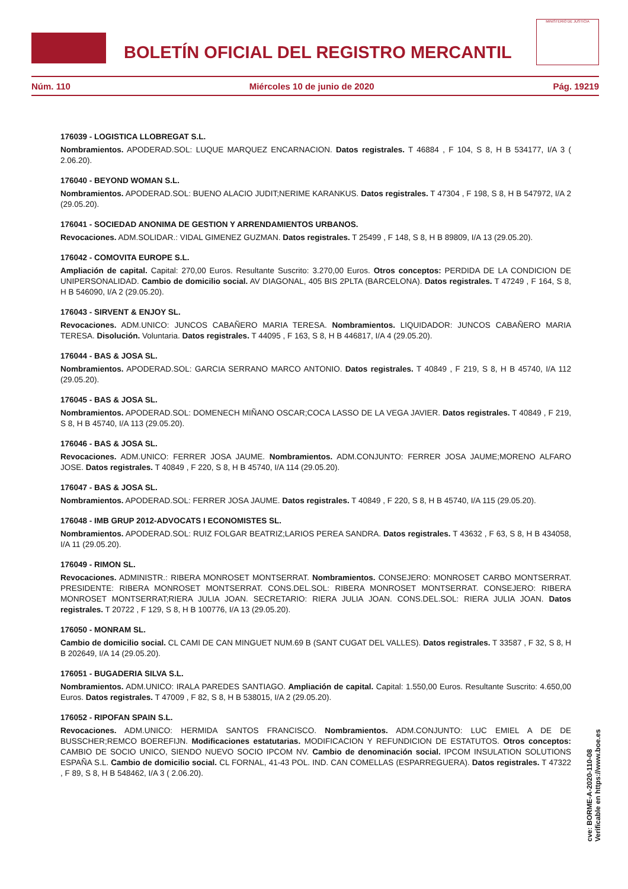BOLETÍN OFICIAL DEL REGISTRO MERCANTIL
MINISTERIO DE JUSTICIA
Núm. 110 Miércoles 10 de junio de 2020 Pág. 19219
176039 - LOGISTICA LLOBREGAT S.L.
Nombramientos. APODERAD.SOL: LUQUE MARQUEZ ENCARNACION. Datos registrales. T 46884 , F 104, S 8, H B 534177, I/A 3 ( 2.06.20).
176040 - BEYOND WOMAN S.L.
Nombramientos. APODERAD.SOL: BUENO ALACIO JUDIT;NERIME KARANKUS. Datos registrales. T 47304 , F 198, S 8, H B 547972, I/A 2 (29.05.20).
176041 - SOCIEDAD ANONIMA DE GESTION Y ARRENDAMIENTOS URBANOS.
Revocaciones. ADM.SOLIDAR.: VIDAL GIMENEZ GUZMAN. Datos registrales. T 25499 , F 148, S 8, H B 89809, I/A 13 (29.05.20).
176042 - COMOVITA EUROPE S.L.
Ampliación de capital. Capital: 270,00 Euros. Resultante Suscrito: 3.270,00 Euros. Otros conceptos: PERDIDA DE LA CONDICION DE UNIPERSONALIDAD. Cambio de domicilio social. AV DIAGONAL, 405 BIS 2PLTA (BARCELONA). Datos registrales. T 47249 , F 164, S 8, H B 546090, I/A 2 (29.05.20).
176043 - SIRVENT & ENJOY SL.
Revocaciones. ADM.UNICO: JUNCOS CABAÑERO MARIA TERESA. Nombramientos. LIQUIDADOR: JUNCOS CABAÑERO MARIA TERESA. Disolución. Voluntaria. Datos registrales. T 44095 , F 163, S 8, H B 446817, I/A 4 (29.05.20).
176044 - BAS & JOSA SL.
Nombramientos. APODERAD.SOL: GARCIA SERRANO MARCO ANTONIO. Datos registrales. T 40849 , F 219, S 8, H B 45740, I/A 112 (29.05.20).
176045 - BAS & JOSA SL.
Nombramientos. APODERAD.SOL: DOMENECH MIÑANO OSCAR;COCA LASSO DE LA VEGA JAVIER. Datos registrales. T 40849 , F 219, S 8, H B 45740, I/A 113 (29.05.20).
176046 - BAS & JOSA SL.
Revocaciones. ADM.UNICO: FERRER JOSA JAUME. Nombramientos. ADM.CONJUNTO: FERRER JOSA JAUME;MORENO ALFARO JOSE. Datos registrales. T 40849 , F 220, S 8, H B 45740, I/A 114 (29.05.20).
176047 - BAS & JOSA SL.
Nombramientos. APODERAD.SOL: FERRER JOSA JAUME. Datos registrales. T 40849 , F 220, S 8, H B 45740, I/A 115 (29.05.20).
176048 - IMB GRUP 2012-ADVOCATS I ECONOMISTES SL.
Nombramientos. APODERAD.SOL: RUIZ FOLGAR BEATRIZ;LARIOS PEREA SANDRA. Datos registrales. T 43632 , F 63, S 8, H B 434058, I/A 11 (29.05.20).
176049 - RIMON SL.
Revocaciones. ADMINISTR.: RIBERA MONROSET MONTSERRAT. Nombramientos. CONSEJERO: MONROSET CARBO MONTSERRAT. PRESIDENTE: RIBERA MONROSET MONTSERRAT. CONS.DEL.SOL: RIBERA MONROSET MONTSERRAT. CONSEJERO: RIBERA MONROSET MONTSERRAT;RIERA JULIA JOAN. SECRETARIO: RIERA JULIA JOAN. CONS.DEL.SOL: RIERA JULIA JOAN. Datos registrales. T 20722 , F 129, S 8, H B 100776, I/A 13 (29.05.20).
176050 - MONRAM SL.
Cambio de domicilio social. CL CAMI DE CAN MINGUET NUM.69 B (SANT CUGAT DEL VALLES). Datos registrales. T 33587 , F 32, S 8, H B 202649, I/A 14 (29.05.20).
176051 - BUGADERIA SILVA S.L.
Nombramientos. ADM.UNICO: IRALA PAREDES SANTIAGO. Ampliación de capital. Capital: 1.550,00 Euros. Resultante Suscrito: 4.650,00 Euros. Datos registrales. T 47009 , F 82, S 8, H B 538015, I/A 2 (29.05.20).
176052 - RIPOFAN SPAIN S.L.
Revocaciones. ADM.UNICO: HERMIDA SANTOS FRANCISCO. Nombramientos. ADM.CONJUNTO: LUC EMIEL A DE DE BUSSCHER;REMCO BOEREFIJN. Modificaciones estatutarias. MODIFICACION Y REFUNDICION DE ESTATUTOS. Otros conceptos: CAMBIO DE SOCIO UNICO, SIENDO NUEVO SOCIO IPCOM NV. Cambio de denominación social. IPCOM INSULATION SOLUTIONS ESPAÑA S.L. Cambio de domicilio social. CL FORNAL, 41-43 POL. IND. CAN COMELLAS (ESPARREGUERA). Datos registrales. T 47322 , F 89, S 8, H B 548462, I/A 3 ( 2.06.20).
cve: BORME-A-2020-110-08
Verificable en https://www.boe.es